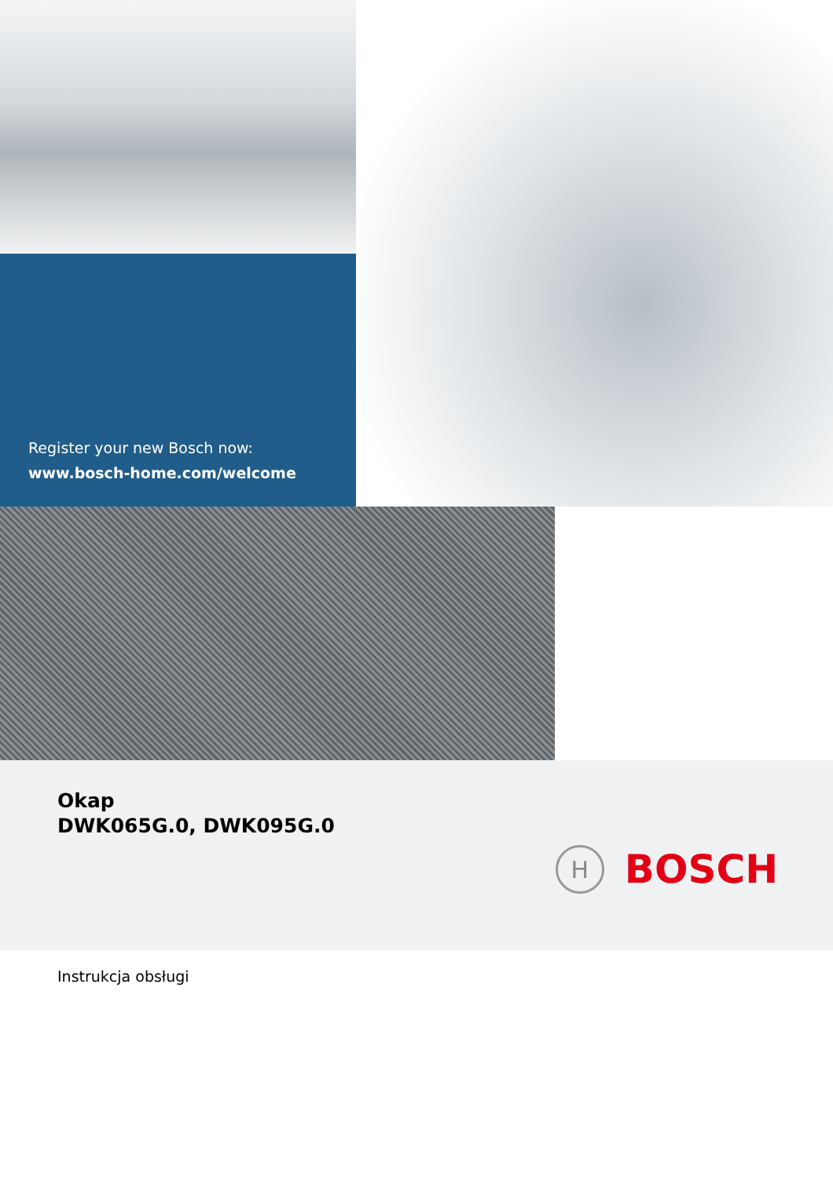Register your new Bosch now:
www.bosch-home.com/welcome
Okap
DWK065G.0, DWK095G.0
H
BOSCH
Instrukcja obsługi